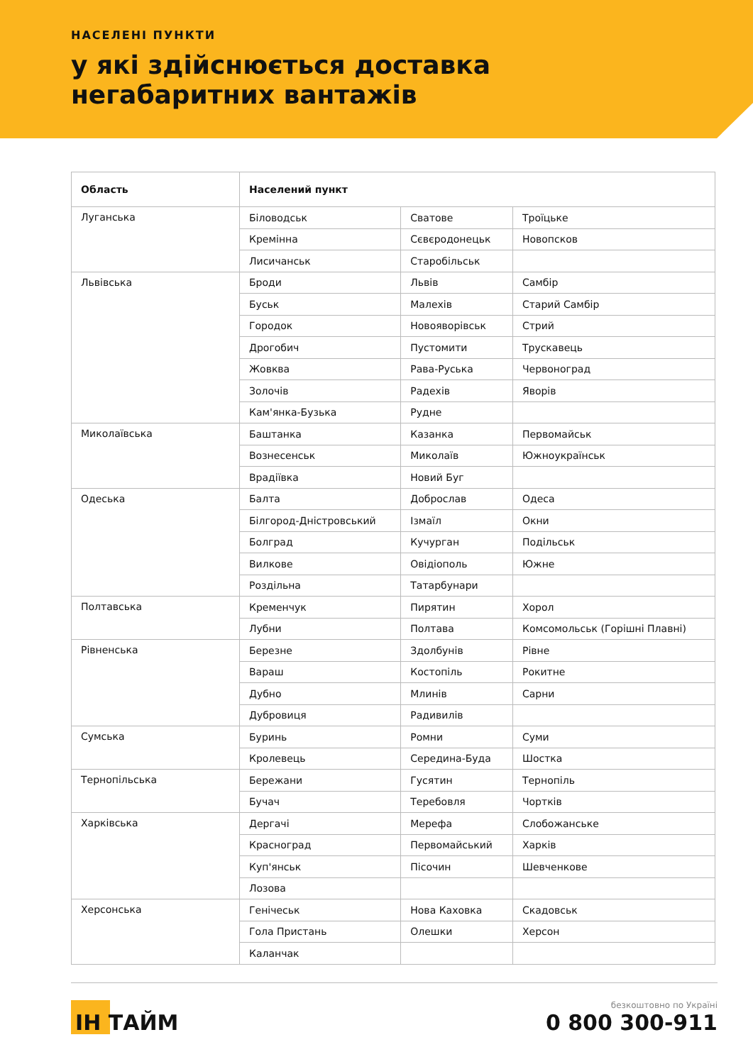НАСЕЛЕНІ ПУНКТИ
у які здійснюється доставка
негабаритних вантажів
| Область | Населений пункт | | |
| --- | --- | --- | --- |
| Луганська | Біловодськ | Сватове | Троїцьке |
| | Кремінна | Сєвєродонецьк | Новопсков |
| | Лисичанськ | Старобільськ | |
| Львівська | Броди | Львів | Самбір |
| | Буськ | Малехів | Старий Самбір |
| | Городок | Новояворівськ | Стрий |
| | Дрогобич | Пустомити | Трускавець |
| | Жовква | Рава-Руська | Червоноград |
| | Золочів | Радехів | Яворів |
| | Кам'янка-Бузька | Рудне | |
| Миколаївська | Баштанка | Казанка | Первомайськ |
| | Вознесенськ | Миколаїв | Южноукраїнськ |
| | Врадіївка | Новий Буг | |
| Одеська | Балта | Доброслав | Одеса |
| | Білгород-Дністровський | Ізмаїл | Окни |
| | Болград | Кучурган | Подільськ |
| | Вилкове | Овідіополь | Южне |
| | Роздільна | Татарбунари | |
| Полтавська | Кременчук | Пирятин | Хорол |
| | Лубни | Полтава | Комсомольськ (Горішні Плавні) |
| Рівненська | Березне | Здолбунів | Рівне |
| | Вараш | Костопіль | Рокитне |
| | Дубно | Млинів | Сарни |
| | Дубровиця | Радивилів | |
| Сумська | Буринь | Ромни | Суми |
| | Кролевець | Середина-Буда | Шостка |
| Тернопільська | Бережани | Гусятин | Тернопіль |
| | Бучач | Теребовля | Чортків |
| Харківська | Дергачі | Мерефа | Слобожанське |
| | Красноград | Первомайський | Харків |
| | Куп'янськ | Пісочин | Шевченкове |
| | Лозова | | |
| Херсонська | Генічеськ | Нова Каховка | Скадовськ |
| | Гола Пристань | Олешки | Херсон |
| | Каланчак | | |
ІН ТАЙМ
безкоштовно по Україні
0 800 300-911